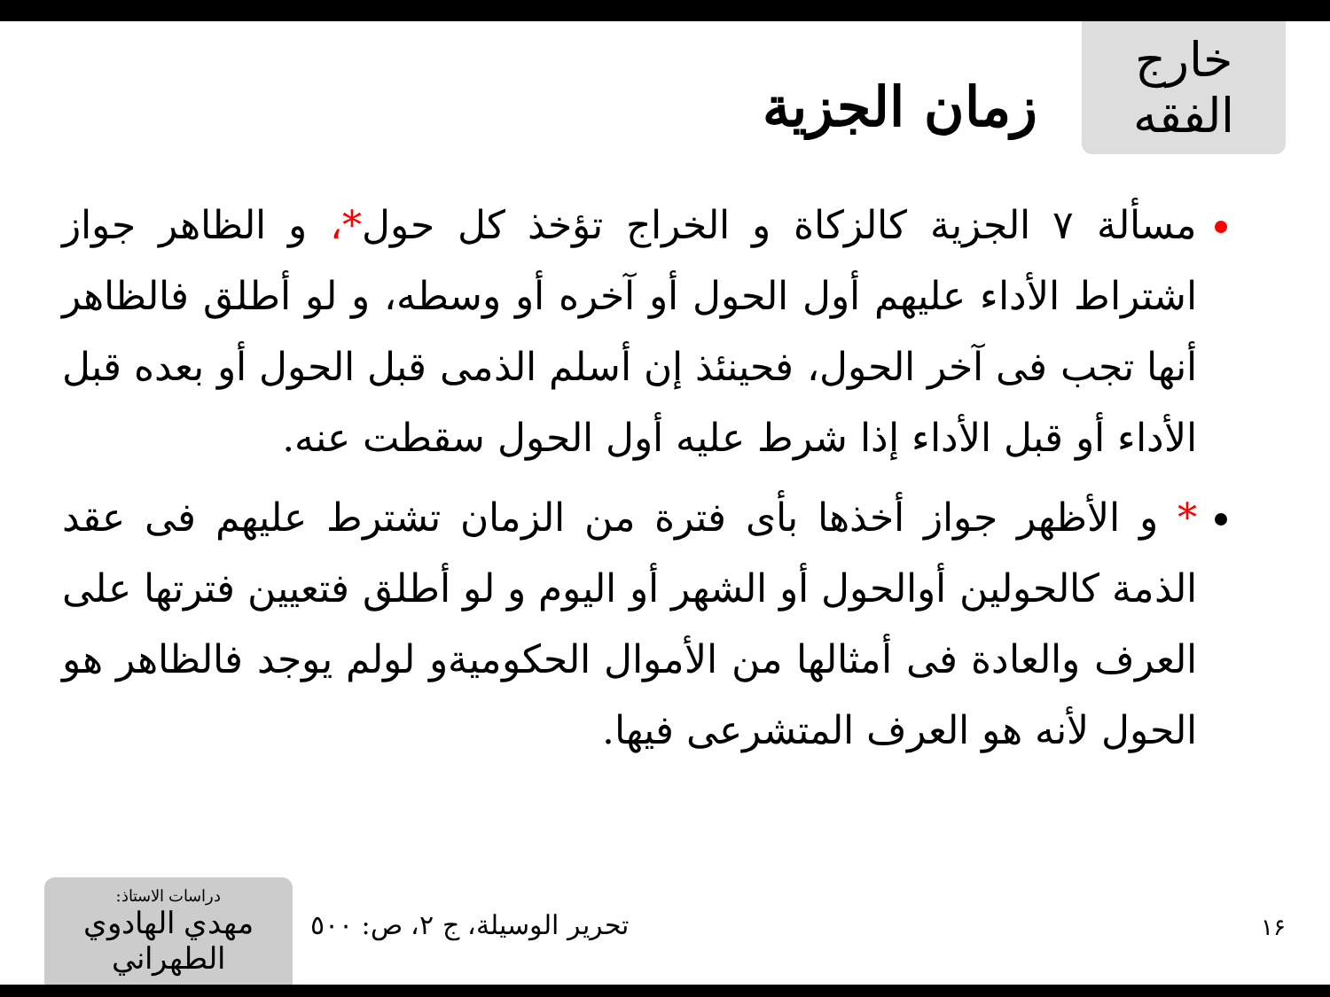خارج الفقه
زمان الجزية
مسألة ٧ الجزية كالزكاة و الخراج تؤخذ كل حول*، و الظاهر جواز اشتراط الأداء عليهم أول الحول أو آخره أو وسطه، و لو أطلق فالظاهر أنها تجب فى آخر الحول، فحينئذ إن أسلم الذمى قبل الحول أو بعده قبل الأداء أو قبل الأداء إذا شرط عليه أول الحول سقطت عنه.
* و الأظهر جواز أخذها بأى فترة من الزمان تشترط عليهم فى عقد الذمة كالحولين أوالحول أو الشهر أو اليوم و لو أطلق فتعيين فترتها على العرف والعادة فى أمثالها من الأموال الحكوميةو لولم يوجد فالظاهر هو الحول لأنه هو العرف المتشرعى فيها.
١۶
تحرير الوسيلة، ج ٢، ص: ٥٠٠
دراسات الاستاذ:
مهدي الهادوي الطهراني